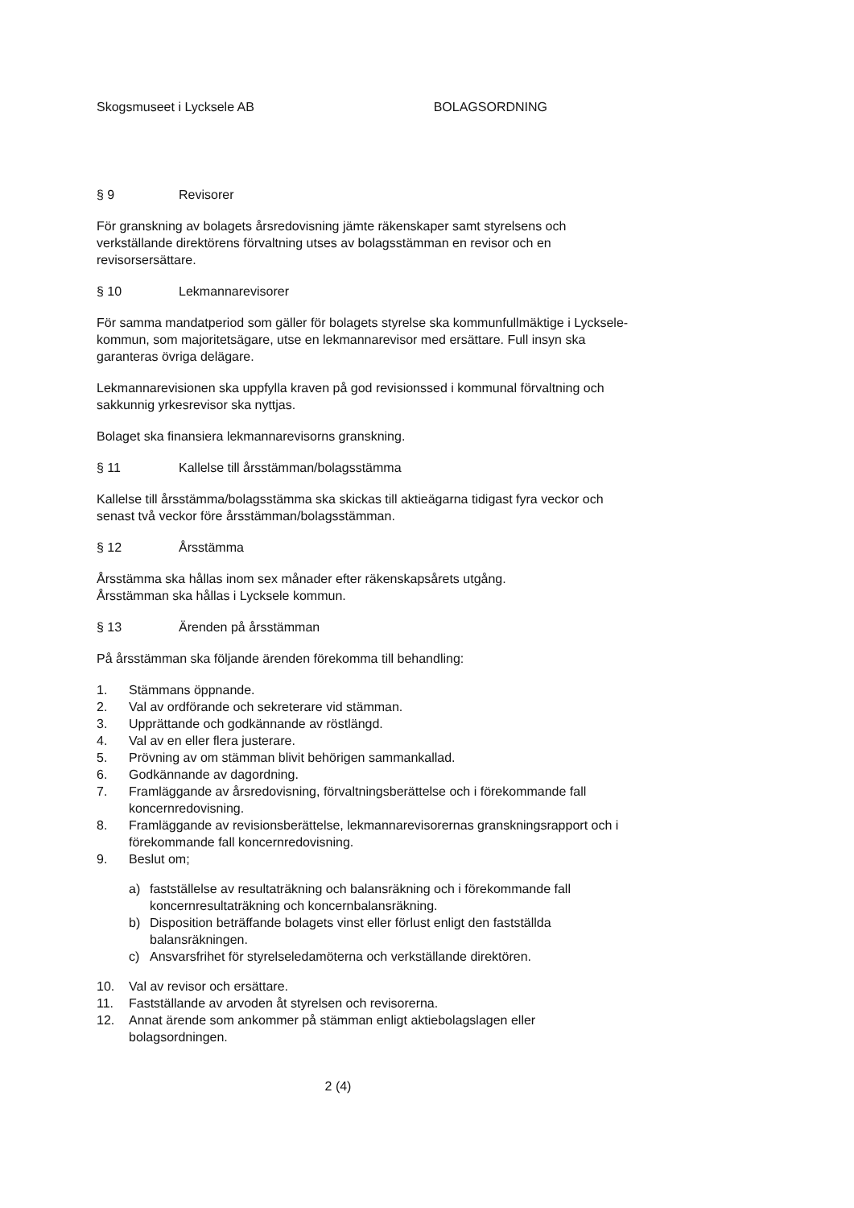Skogsmuseet i Lycksele AB BOLAGSORDNING
§ 9 Revisorer
För granskning av bolagets årsredovisning jämte räkenskaper samt styrelsens och verkställande direktörens förvaltning utses av bolagsstämman en revisor och en revisorsersättare.
§ 10 Lekmannarevisorer
För samma mandatperiod som gäller för bolagets styrelse ska kommunfullmäktige i Lycksele-kommun, som majoritetsägare, utse en lekmannarevisor med ersättare. Full insyn ska garanteras övriga delägare.
Lekmannarevisionen ska uppfylla kraven på god revisionssed i kommunal förvaltning och sakkunnig yrkesrevisor ska nyttjas.
Bolaget ska finansiera lekmannarevisorns granskning.
§ 11 Kallelse till årsstämman/bolagsstämma
Kallelse till årsstämma/bolagsstämma ska skickas till aktieägarna tidigast fyra veckor och senast två veckor före årsstämman/bolagsstämman.
§ 12 Årsstämma
Årsstämma ska hållas inom sex månader efter räkenskapsårets utgång.
Årsstämman ska hållas i Lycksele kommun.
§ 13 Ärenden på årsstämman
På årsstämman ska följande ärenden förekomma till behandling:
1. Stämmans öppnande.
2. Val av ordförande och sekreterare vid stämman.
3. Upprättande och godkännande av röstlängd.
4. Val av en eller flera justerare.
5. Prövning av om stämman blivit behörigen sammankallad.
6. Godkännande av dagordning.
7. Framläggande av årsredovisning, förvaltningsberättelse och i förekommande fall koncernredovisning.
8. Framläggande av revisionsberättelse, lekmannarevisorernas granskningsrapport och i förekommande fall koncernredovisning.
9. Beslut om;
a) fastställelse av resultaträkning och balansräkning och i förekommande fall koncernresultaträkning och koncernbalansräkning.
b) Disposition beträffande bolagets vinst eller förlust enligt den fastställda balansräkningen.
c) Ansvarsfrihet för styrelseledamöterna och verkställande direktören.
10. Val av revisor och ersättare.
11. Fastställande av arvoden åt styrelsen och revisorerna.
12. Annat ärende som ankommer på stämman enligt aktiebolagslagen eller bolagsordningen.
2 (4)